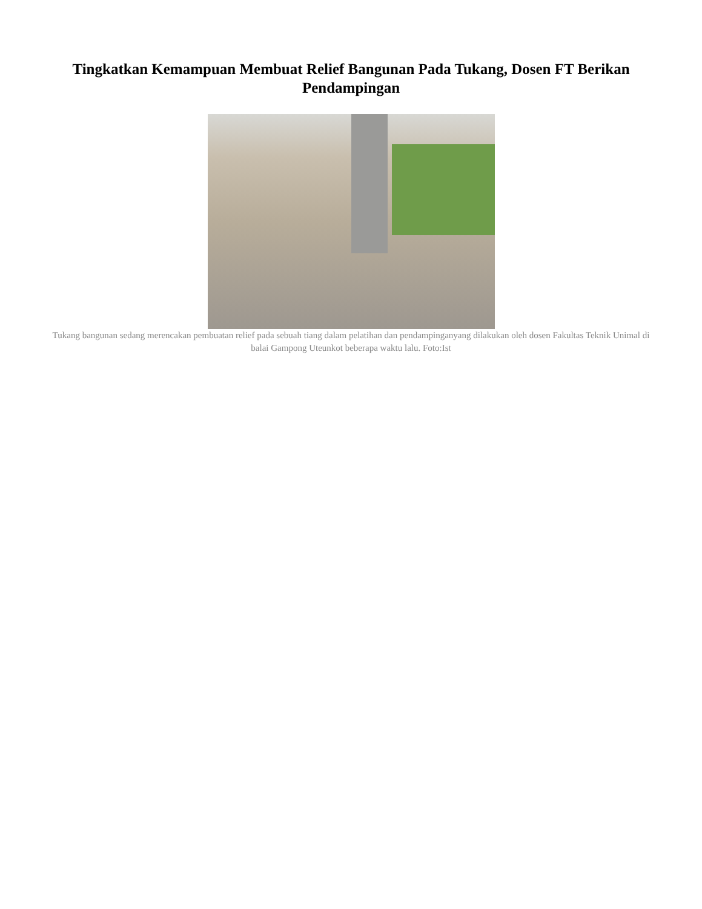Tingkatkan Kemampuan Membuat Relief Bangunan Pada Tukang, Dosen FT Berikan Pendampingan
Tukang bangunan sedang merencakan pembuatan relief pada sebuah tiang dalam pelatihan dan pendampinganyang dilakukan oleh dosen Fakultas Teknik Unimal di balai Gampong Uteunkot beberapa waktu lalu. Foto:Ist